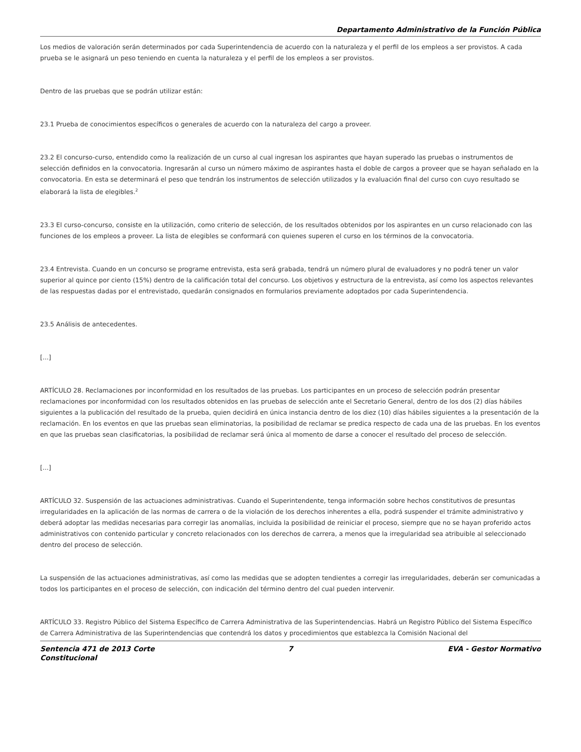Departamento Administrativo de la Función Pública
Los medios de valoración serán determinados por cada Superintendencia de acuerdo con la naturaleza y el perfil de los empleos a ser provistos. A cada prueba se le asignará un peso teniendo en cuenta la naturaleza y el perfil de los empleos a ser provistos.
Dentro de las pruebas que se podrán utilizar están:
23.1 Prueba de conocimientos específicos o generales de acuerdo con la naturaleza del cargo a proveer.
23.2 El concurso-curso, entendido como la realización de un curso al cual ingresan los aspirantes que hayan superado las pruebas o instrumentos de selección definidos en la convocatoria. Ingresarán al curso un número máximo de aspirantes hasta el doble de cargos a proveer que se hayan señalado en la convocatoria. En esta se determinará el peso que tendrán los instrumentos de selección utilizados y la evaluación final del curso con cuyo resultado se elaborará la lista de elegibles.<sup>2</sup>
23.3 El curso-concurso, consiste en la utilización, como criterio de selección, de los resultados obtenidos por los aspirantes en un curso relacionado con las funciones de los empleos a proveer. La lista de elegibles se conformará con quienes superen el curso en los términos de la convocatoria.
23.4 Entrevista. Cuando en un concurso se programe entrevista, esta será grabada, tendrá un número plural de evaluadores y no podrá tener un valor superior al quince por ciento (15%) dentro de la calificación total del concurso. Los objetivos y estructura de la entrevista, así como los aspectos relevantes de las respuestas dadas por el entrevistado, quedarán consignados en formularios previamente adoptados por cada Superintendencia.
23.5 Análisis de antecedentes.
[...]
ARTÍCULO 28. Reclamaciones por inconformidad en los resultados de las pruebas. Los participantes en un proceso de selección podrán presentar reclamaciones por inconformidad con los resultados obtenidos en las pruebas de selección ante el Secretario General, dentro de los dos (2) días hábiles siguientes a la publicación del resultado de la prueba, quien decidirá en única instancia dentro de los diez (10) días hábiles siguientes a la presentación de la reclamación. En los eventos en que las pruebas sean eliminatorias, la posibilidad de reclamar se predica respecto de cada una de las pruebas. En los eventos en que las pruebas sean clasificatorias, la posibilidad de reclamar será única al momento de darse a conocer el resultado del proceso de selección.
[...]
ARTÍCULO 32. Suspensión de las actuaciones administrativas. Cuando el Superintendente, tenga información sobre hechos constitutivos de presuntas irregularidades en la aplicación de las normas de carrera o de la violación de los derechos inherentes a ella, podrá suspender el trámite administrativo y deberá adoptar las medidas necesarias para corregir las anomalías, incluida la posibilidad de reiniciar el proceso, siempre que no se hayan proferido actos administrativos con contenido particular y concreto relacionados con los derechos de carrera, a menos que la irregularidad sea atribuible al seleccionado dentro del proceso de selección.
La suspensión de las actuaciones administrativas, así como las medidas que se adopten tendientes a corregir las irregularidades, deberán ser comunicadas a todos los participantes en el proceso de selección, con indicación del término dentro del cual pueden intervenir.
ARTÍCULO 33. Registro Público del Sistema Específico de Carrera Administrativa de las Superintendencias. Habrá un Registro Público del Sistema Específico de Carrera Administrativa de las Superintendencias que contendrá los datos y procedimientos que establezca la Comisión Nacional del
Sentencia 471 de 2013 Corte Constitucional
7 EVA - Gestor Normativo